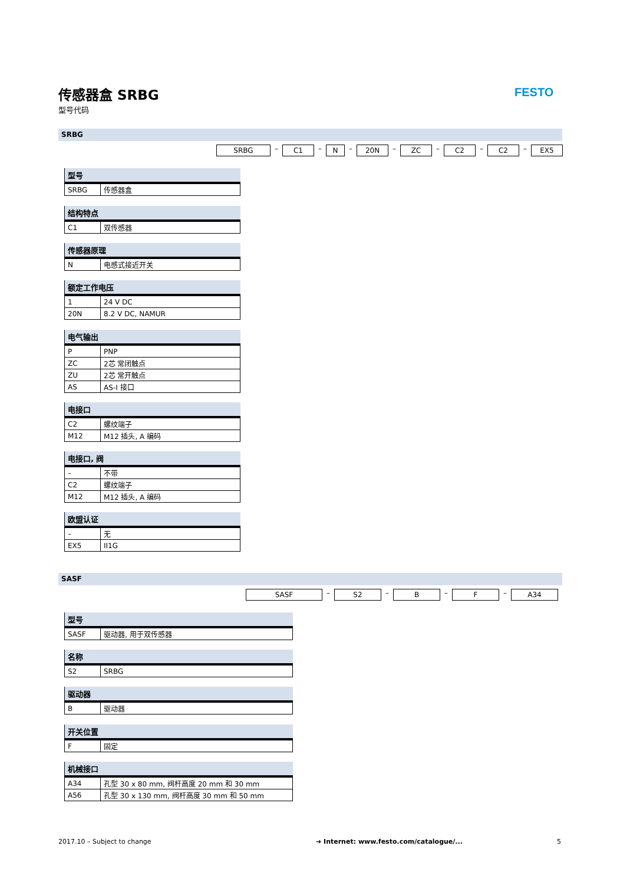传感器盒 SRBG
型号代码
FESTO
SRBG
SRBG – C1 – N – 20N – ZC – C2 – C2 – EX5
| 型号 | |
| --- | --- |
| SRBG | 传感器盒 |
| 结构特点 | |
| --- | --- |
| C1 | 双传感器 |
| 传感器原理 | |
| --- | --- |
| N | 电感式接近开关 |
| 额定工作电压 | |
| --- | --- |
| 1 | 24 V DC |
| 20N | 8.2 V DC, NAMUR |
| 电气输出 | |
| --- | --- |
| P | PNP |
| ZC | 2芯 常闭触点 |
| ZU | 2芯 常开触点 |
| AS | AS-I 接口 |
| 电接口 | |
| --- | --- |
| C2 | 螺纹端子 |
| M12 | M12 插头, A 编码 |
| 电接口, 阀 | |
| --- | --- |
| – | 不带 |
| C2 | 螺纹端子 |
| M12 | M12 插头, A 编码 |
| 欧盟认证 | |
| --- | --- |
| – | 无 |
| EX5 | II1G |
SASF
SASF – S2 – B – F – A34
| 型号 | |
| --- | --- |
| SASF | 驱动器, 用于双传感器 |
| 名称 | |
| --- | --- |
| S2 | SRBG |
| 驱动器 | |
| --- | --- |
| B | 驱动器 |
| 开关位置 | |
| --- | --- |
| F | 固定 |
| 机械接口 | |
| --- | --- |
| A34 | 孔型 30 x 80 mm, 阀杆高度 20 mm 和 30 mm |
| A56 | 孔型 30 x 130 mm, 阀杆高度 30 mm 和 50 mm |
2017.10 – Subject to change
➔ Internet: www.festo.com/catalogue/...
5